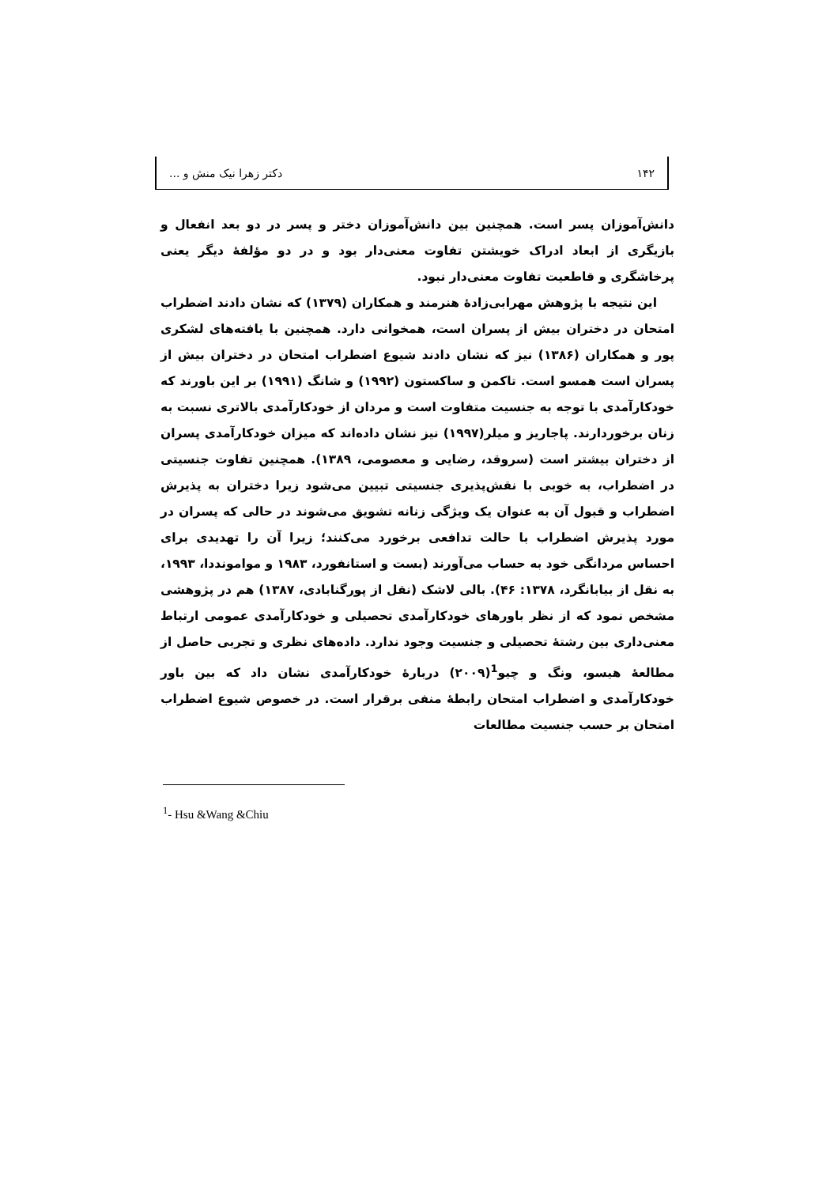۱۴۲ دکتر زهرا نیک منش و ...
دانش‌آموزان پسر است. همچنین بین دانش‌آموزان دختر و پسر در دو بعد انفعال و بازیگری از ابعاد ادراک خویشتن تفاوت معنی‌دار بود و در دو مؤلفهٔ دیگر یعنی پرخاشگری و قاطعیت تفاوت معنی‌دار نبود.
این نتیجه با پژوهش مهرابی‌زادهٔ هنرمند و همکاران (۱۳۷۹) که نشان دادند اضطراب امتحان در دختران بیش از پسران است، همخوانی دارد. همچنین با یافته‌های لشکری پور و همکاران (۱۳۸۶) نیز که نشان دادند شیوع اضطراب امتحان در دختران بیش از پسران است همسو است. تاکمن و ساکستون (۱۹۹۲) و شانگ (۱۹۹۱) بر این باورند که خودکارآمدی با توجه به جنسیت متفاوت است و مردان از خودکارآمدی بالاتری نسبت به زنان برخوردارند. پاجاریز و میلر(۱۹۹۷) نیز نشان داده‌اند که میزان خودکارآمدی پسران از دختران بیشتر است (سروقد، رضایی و معصومی، ۱۳۸۹). همچنین تفاوت جنسیتی در اضطراب، به خوبی با نقش‌پذیری جنسیتی تبیین می‌شود زیرا دختران به پذیرش اضطراب و قبول آن به عنوان یک ویژگی زنانه تشویق می‌شوند در حالی که پسران در مورد پذیرش اضطراب با حالت تدافعی برخورد می‌کنند؛ زیرا آن را تهدیدی برای احساس مردانگی خود به حساب می‌آورند (بست و استانفورد، ۱۹۸۳ و موامونددا، ۱۹۹۳، به نقل از بیابانگرد، ۱۳۷۸: ۴۶). بالی لاشک (نقل از پورگنابادی، ۱۳۸۷) هم در پژوهشی مشخص نمود که از نظر باورهای خودکارآمدی تحصیلی و خودکارآمدی عمومی ارتباط معنی‌داری بین رشتهٔ تحصیلی و جنسیت وجود ندارد. داده‌های نظری و تجربی حاصل از مطالعهٔ هیسو، ونگ و چیو<sup>1</sup>(۲۰۰۹) دربارهٔ خودکارآمدی نشان داد که بین باور خودکارآمدی و اضطراب امتحان رابطهٔ منفی برقرار است. در خصوص شیوع اضطراب امتحان بر حسب جنسیت مطالعات
<sup>1</sup>- Hsu &Wang &Chiu